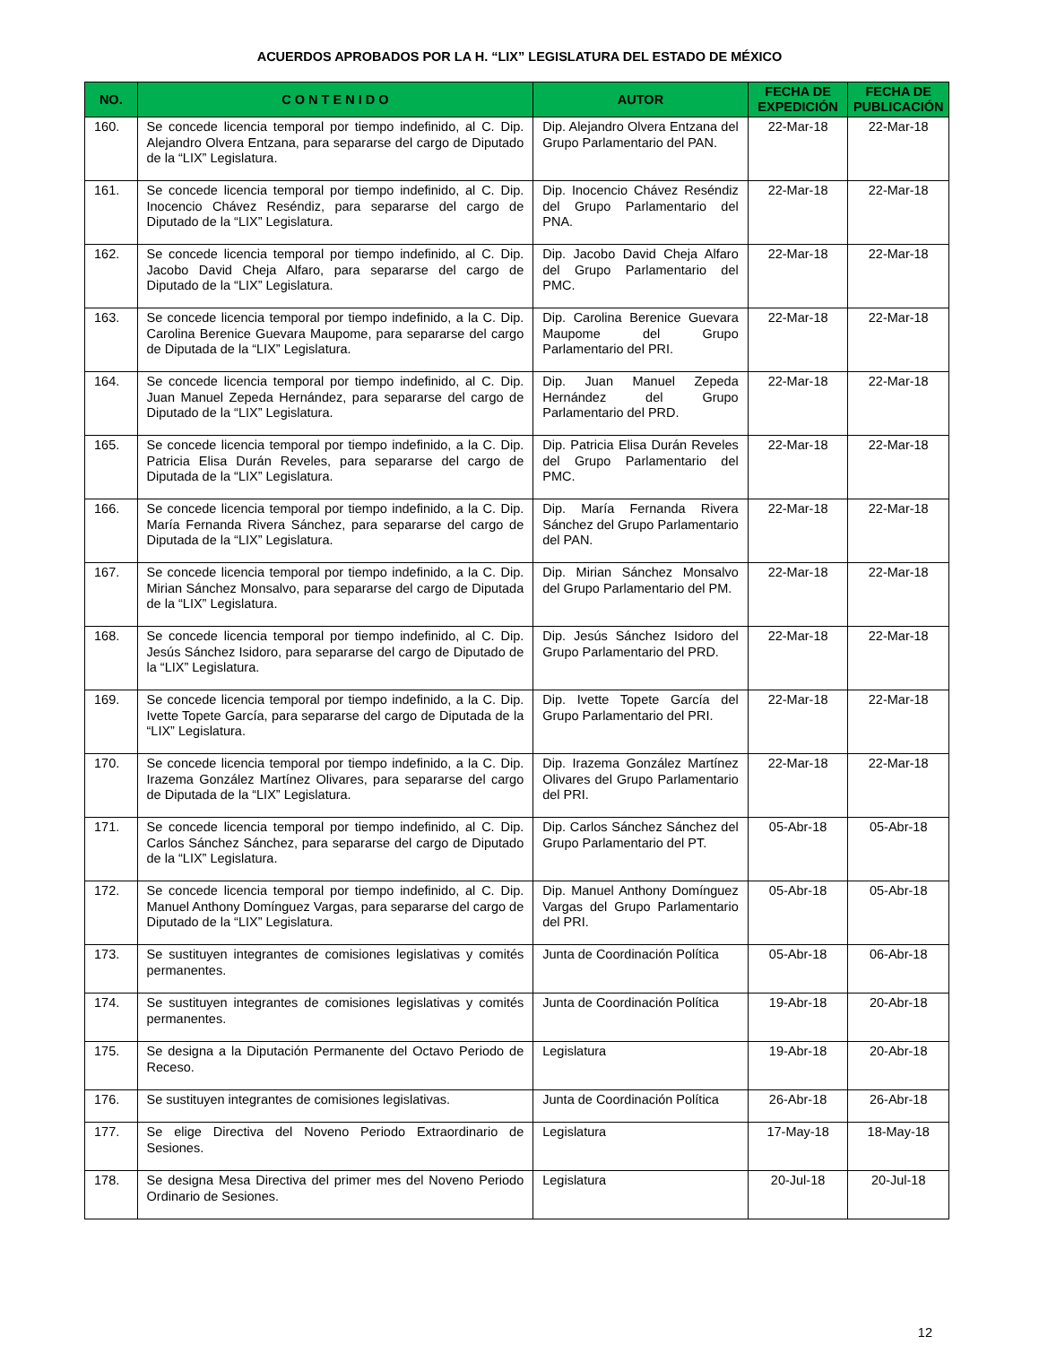ACUERDOS APROBADOS POR LA H. “LIX” LEGISLATURA DEL ESTADO DE MÉXICO
| NO. | C O N T E N I D O | AUTOR | FECHA DE EXPEDICIÓN | FECHA DE PUBLICACIÓN |
| --- | --- | --- | --- | --- |
| 160. | Se concede licencia temporal por tiempo indefinido, al C. Dip. Alejandro Olvera Entzana, para separarse del cargo de Diputado de la “LIX” Legislatura. | Dip. Alejandro Olvera Entzana del Grupo Parlamentario del PAN. | 22-Mar-18 | 22-Mar-18 |
| 161. | Se concede licencia temporal por tiempo indefinido, al C. Dip. Inocencio Chávez Reséndiz, para separarse del cargo de Diputado de la “LIX” Legislatura. | Dip. Inocencio Chávez Reséndiz del Grupo Parlamentario del PNA. | 22-Mar-18 | 22-Mar-18 |
| 162. | Se concede licencia temporal por tiempo indefinido, al C. Dip. Jacobo David Cheja Alfaro, para separarse del cargo de Diputado de la “LIX” Legislatura. | Dip. Jacobo David Cheja Alfaro del Grupo Parlamentario del PMC. | 22-Mar-18 | 22-Mar-18 |
| 163. | Se concede licencia temporal por tiempo indefinido, a la C. Dip. Carolina Berenice Guevara Maupome, para separarse del cargo de Diputada de la “LIX” Legislatura. | Dip. Carolina Berenice Guevara Maupome del Grupo Parlamentario del PRI. | 22-Mar-18 | 22-Mar-18 |
| 164. | Se concede licencia temporal por tiempo indefinido, al C. Dip. Juan Manuel Zepeda Hernández, para separarse del cargo de Diputado de la “LIX” Legislatura. | Dip. Juan Manuel Zepeda Hernández del Grupo Parlamentario del PRD. | 22-Mar-18 | 22-Mar-18 |
| 165. | Se concede licencia temporal por tiempo indefinido, a la C. Dip. Patricia Elisa Durán Reveles, para separarse del cargo de Diputada de la “LIX” Legislatura. | Dip. Patricia Elisa Durán Reveles del Grupo Parlamentario del PMC. | 22-Mar-18 | 22-Mar-18 |
| 166. | Se concede licencia temporal por tiempo indefinido, a la C. Dip. María Fernanda Rivera Sánchez, para separarse del cargo de Diputada de la “LIX” Legislatura. | Dip. María Fernanda Rivera Sánchez del Grupo Parlamentario del PAN. | 22-Mar-18 | 22-Mar-18 |
| 167. | Se concede licencia temporal por tiempo indefinido, a la C. Dip. Mirian Sánchez Monsalvo, para separarse del cargo de Diputada de la “LIX” Legislatura. | Dip. Mirian Sánchez Monsalvo del Grupo Parlamentario del PM. | 22-Mar-18 | 22-Mar-18 |
| 168. | Se concede licencia temporal por tiempo indefinido, al C. Dip. Jesús Sánchez Isidoro, para separarse del cargo de Diputado de la “LIX” Legislatura. | Dip. Jesús Sánchez Isidoro del Grupo Parlamentario del PRD. | 22-Mar-18 | 22-Mar-18 |
| 169. | Se concede licencia temporal por tiempo indefinido, a la C. Dip. Ivette Topete García, para separarse del cargo de Diputada de la “LIX” Legislatura. | Dip. Ivette Topete García del Grupo Parlamentario del PRI. | 22-Mar-18 | 22-Mar-18 |
| 170. | Se concede licencia temporal por tiempo indefinido, a la C. Dip. Irazema González Martínez Olivares, para separarse del cargo de Diputada de la “LIX” Legislatura. | Dip. Irazema González Martínez Olivares del Grupo Parlamentario del PRI. | 22-Mar-18 | 22-Mar-18 |
| 171. | Se concede licencia temporal por tiempo indefinido, al C. Dip. Carlos Sánchez Sánchez, para separarse del cargo de Diputado de la “LIX” Legislatura. | Dip. Carlos Sánchez Sánchez del Grupo Parlamentario del PT. | 05-Abr-18 | 05-Abr-18 |
| 172. | Se concede licencia temporal por tiempo indefinido, al C. Dip. Manuel Anthony Domínguez Vargas, para separarse del cargo de Diputado de la “LIX” Legislatura. | Dip. Manuel Anthony Domínguez Vargas del Grupo Parlamentario del PRI. | 05-Abr-18 | 05-Abr-18 |
| 173. | Se sustituyen integrantes de comisiones legislativas y comités permanentes. | Junta de Coordinación Política | 05-Abr-18 | 06-Abr-18 |
| 174. | Se sustituyen integrantes de comisiones legislativas y comités permanentes. | Junta de Coordinación Política | 19-Abr-18 | 20-Abr-18 |
| 175. | Se designa a la Diputación Permanente del Octavo Periodo de Receso. | Legislatura | 19-Abr-18 | 20-Abr-18 |
| 176. | Se sustituyen integrantes de comisiones legislativas. | Junta de Coordinación Política | 26-Abr-18 | 26-Abr-18 |
| 177. | Se elige Directiva del Noveno Periodo Extraordinario de Sesiones. | Legislatura | 17-May-18 | 18-May-18 |
| 178. | Se designa Mesa Directiva del primer mes del Noveno Periodo Ordinario de Sesiones. | Legislatura | 20-Jul-18 | 20-Jul-18 |
12